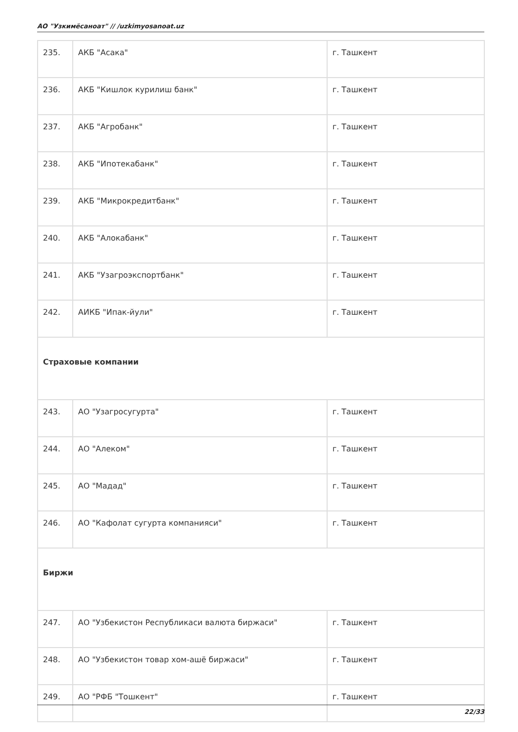АО "Узкимёсаноат" // /uzkimyosanoat.uz
| 235. | АКБ "Асака" | г. Ташкент |
| 236. | АКБ "Кишлок курилиш банк" | г. Ташкент |
| 237. | АКБ "Агробанк" | г. Ташкент |
| 238. | АКБ "Ипотекабанк" | г. Ташкент |
| 239. | АКБ "Микрокредитбанк" | г. Ташкент |
| 240. | АКБ "Алокабанк" | г. Ташкент |
| 241. | АКБ "Узагроэкспортбанк" | г. Ташкент |
| 242. | АИКБ "Ипак-йули" | г. Ташкент |
| Страховые компании | | |
| 243. | АО "Узагросугурта" | г. Ташкент |
| 244. | АО "Алеком" | г. Ташкент |
| 245. | АО "Мадад" | г. Ташкент |
| 246. | АО "Кафолат сугурта компанияси" | г. Ташкент |
| Биржи | | |
| 247. | АО "Узбекистон Республикаси валюта биржаси" | г. Ташкент |
| 248. | АО "Узбекистон товар хом-ашё биржаси" | г. Ташкент |
| 249. | АО "РФБ "Тошкент" | г. Ташкент |
22/33